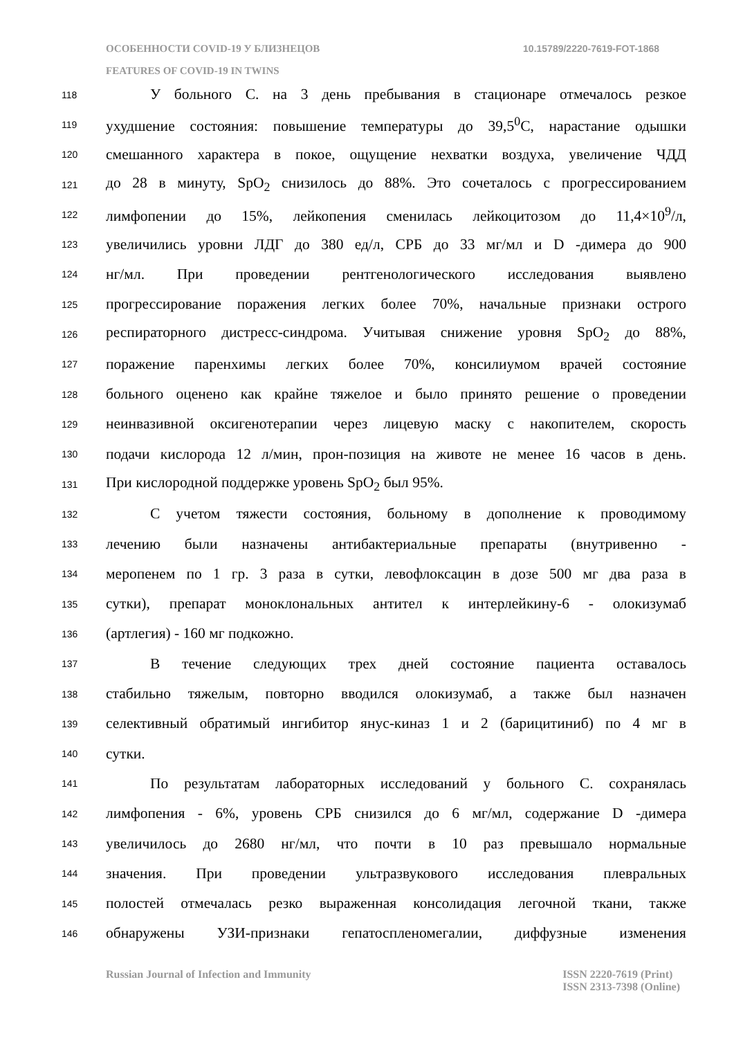ОСОБЕННОСТИ COVID-19 У БЛИЗНЕЦОВ 10.15789/2220-7619-FOT-1868
FEATURES OF COVID-19 IN TWINS
118 У больного С. на 3 день пребывания в стационаре отмечалось резкое
119 ухудшение состояния: повышение температуры до 39,5<sup>0</sup>С, нарастание одышки
120 смешанного характера в покое, ощущение нехватки воздуха, увеличение ЧДД
121 до 28 в минуту, SpO<sub>2</sub> снизилось до 88%. Это сочеталось с прогрессированием
122 лимфопении до 15%, лейкопения сменилась лейкоцитозом до 11,4×10<sup>9</sup>/л,
123 увеличились уровни ЛДГ до 380 ед/л, СРБ до 33 мг/мл и D -димера до 900
124 нг/мл. При проведении рентгенологического исследования выявлено
125 прогрессирование поражения легких более 70%, начальные признаки острого
126 респираторного дистресс-синдрома. Учитывая снижение уровня SpO<sub>2</sub> до 88%,
127 поражение паренхимы легких более 70%, консилиумом врачей состояние
128 больного оценено как крайне тяжелое и было принято решение о проведении
129 неинвазивной оксигенотерапии через лицевую маску с накопителем, скорость
130 подачи кислорода 12 л/мин, прон-позиция на животе не менее 16 часов в день.
131 При кислородной поддержке уровень SpO<sub>2</sub> был 95%.
132 С учетом тяжести состояния, больному в дополнение к проводимому
133 лечению были назначены антибактериальные препараты (внутривенно -
134 меропенем по 1 гр. 3 раза в сутки, левофлоксацин в дозе 500 мг два раза в
135 сутки), препарат моноклональных антител к интерлейкину-6 - олокизумаб
136 (артлегия) - 160 мг подкожно.
137 В течение следующих трех дней состояние пациента оставалось
138 стабильно тяжелым, повторно вводился олокизумаб, а также был назначен
139 селективный обратимый ингибитор янус-киназ 1 и 2 (барицитиниб) по 4 мг в
140 сутки.
141 По результатам лабораторных исследований у больного С. сохранялась
142 лимфопения - 6%, уровень СРБ снизился до 6 мг/мл, содержание D -димера
143 увеличилось до 2680 нг/мл, что почти в 10 раз превышало нормальные
144 значения. При проведении ультразвукового исследования плевральных
145 полостей отмечалась резко выраженная консолидация легочной ткани, также
146 обнаружены УЗИ-признаки гепатоспленомегалии, диффузные изменения
Russian Journal of Infection and Immunity ISSN 2220-7619 (Print)
ISSN 2313-7398 (Online)